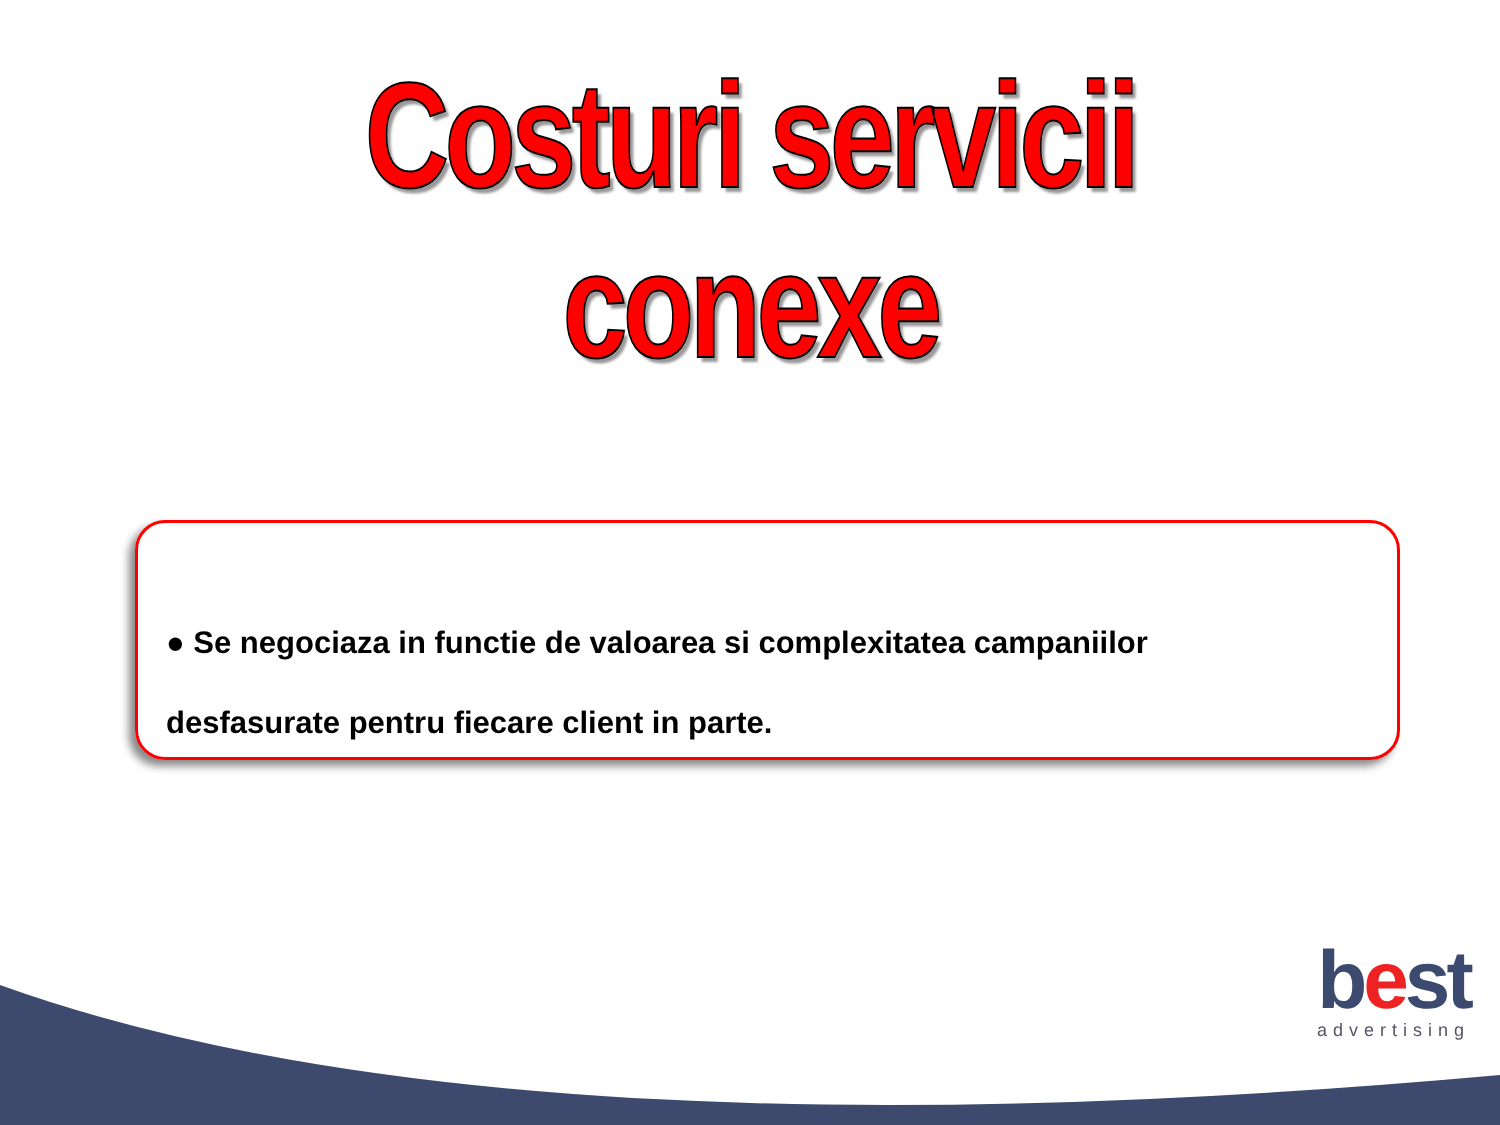Costuri servicii conexe
● Se negociaza in functie de valoarea si complexitatea campaniilor
desfasurate pentru fiecare client in parte.
best
advertising